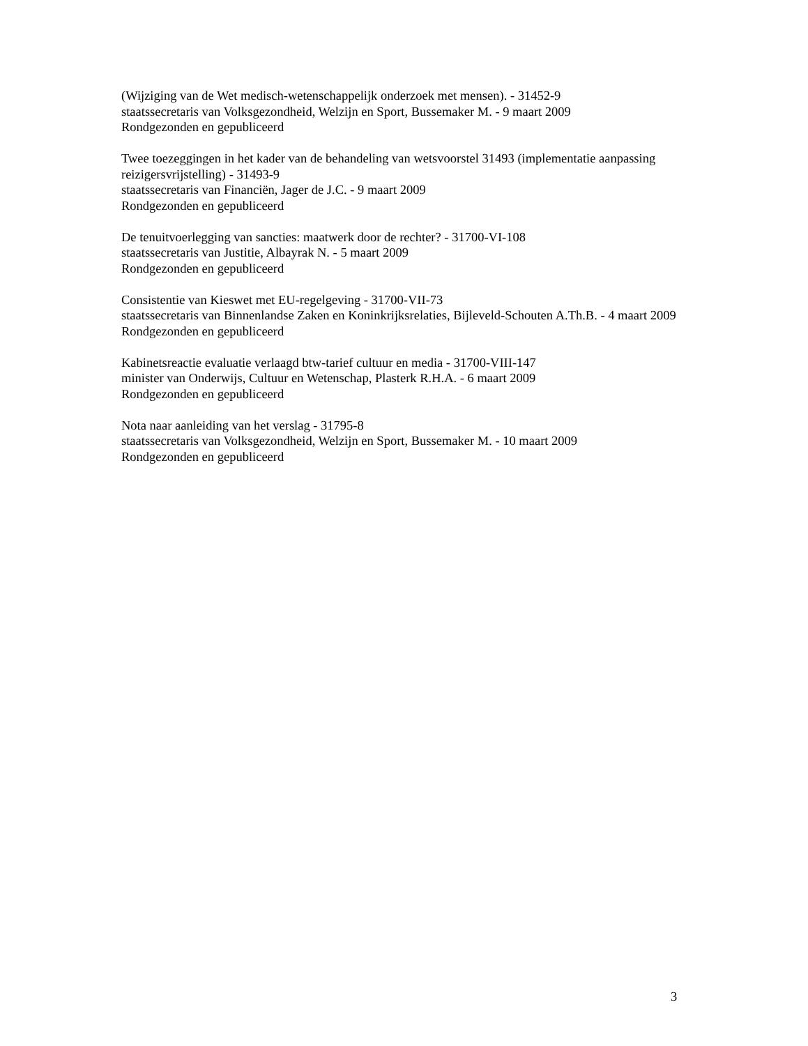(Wijziging van de Wet medisch-wetenschappelijk onderzoek met mensen). - 31452-9
staatssecretaris van Volksgezondheid, Welzijn en Sport, Bussemaker M. - 9 maart 2009
Rondgezonden en gepubliceerd
Twee toezeggingen in het kader van de behandeling van wetsvoorstel 31493 (implementatie aanpassing reizigersvrijstelling) - 31493-9
staatssecretaris van Financiën, Jager de J.C. - 9 maart 2009
Rondgezonden en gepubliceerd
De tenuitvoerlegging van sancties: maatwerk door de rechter? - 31700-VI-108
staatssecretaris van Justitie, Albayrak N. - 5 maart 2009
Rondgezonden en gepubliceerd
Consistentie van Kieswet met EU-regelgeving - 31700-VII-73
staatssecretaris van Binnenlandse Zaken en Koninkrijksrelaties, Bijleveld-Schouten A.Th.B. - 4 maart 2009
Rondgezonden en gepubliceerd
Kabinetsreactie evaluatie verlaagd btw-tarief cultuur en media - 31700-VIII-147
minister van Onderwijs, Cultuur en Wetenschap, Plasterk R.H.A. - 6 maart 2009
Rondgezonden en gepubliceerd
Nota naar aanleiding van het verslag - 31795-8
staatssecretaris van Volksgezondheid, Welzijn en Sport, Bussemaker M. - 10 maart 2009
Rondgezonden en gepubliceerd
3